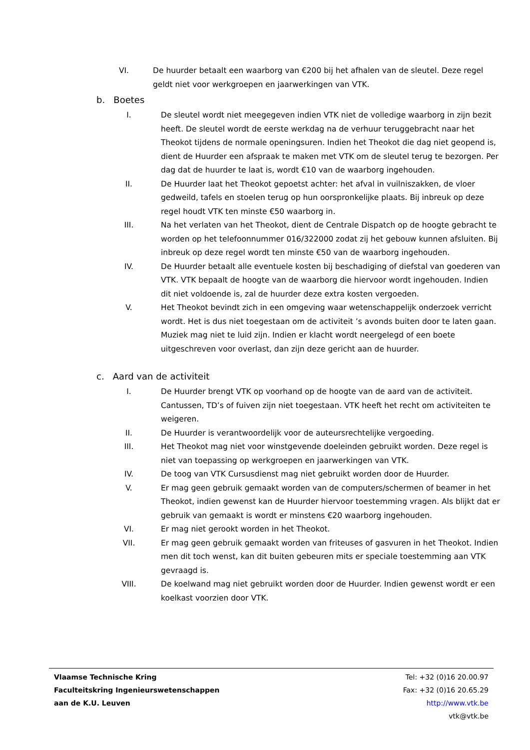VI. De huurder betaalt een waarborg van €200 bij het afhalen van de sleutel. Deze regel geldt niet voor werkgroepen en jaarwerkingen van VTK.
b. Boetes
I. De sleutel wordt niet meegegeven indien VTK niet de volledige waarborg in zijn bezit heeft. De sleutel wordt de eerste werkdag na de verhuur teruggebracht naar het Theokot tijdens de normale openingsuren. Indien het Theokot die dag niet geopend is, dient de Huurder een afspraak te maken met VTK om de sleutel terug te bezorgen. Per dag dat de huurder te laat is, wordt €10 van de waarborg ingehouden.
II. De Huurder laat het Theokot gepoetst achter: het afval in vuilniszakken, de vloer gedweild, tafels en stoelen terug op hun oorspronkelijke plaats. Bij inbreuk op deze regel houdt VTK ten minste €50 waarborg in.
III. Na het verlaten van het Theokot, dient de Centrale Dispatch op de hoogte gebracht te worden op het telefoonnummer 016/322000 zodat zij het gebouw kunnen afsluiten. Bij inbreuk op deze regel wordt ten minste €50 van de waarborg ingehouden.
IV. De Huurder betaalt alle eventuele kosten bij beschadiging of diefstal van goederen van VTK. VTK bepaalt de hoogte van de waarborg die hiervoor wordt ingehouden. Indien dit niet voldoende is, zal de huurder deze extra kosten vergoeden.
V. Het Theokot bevindt zich in een omgeving waar wetenschappelijk onderzoek verricht wordt. Het is dus niet toegestaan om de activiteit ’s avonds buiten door te laten gaan. Muziek mag niet te luid zijn. Indien er klacht wordt neergelegd of een boete uitgeschreven voor overlast, dan zijn deze gericht aan de huurder.
c. Aard van de activiteit
I. De Huurder brengt VTK op voorhand op de hoogte van de aard van de activiteit. Cantussen, TD’s of fuiven zijn niet toegestaan. VTK heeft het recht om activiteiten te weigeren.
II. De Huurder is verantwoordelijk voor de auteursrechtelijke vergoeding.
III. Het Theokot mag niet voor winstgevende doeleinden gebruikt worden. Deze regel is niet van toepassing op werkgroepen en jaarwerkingen van VTK.
IV. De toog van VTK Cursusdienst mag niet gebruikt worden door de Huurder.
V. Er mag geen gebruik gemaakt worden van de computers/schermen of beamer in het Theokot, indien gewenst kan de Huurder hiervoor toestemming vragen. Als blijkt dat er gebruik van gemaakt is wordt er minstens €20 waarborg ingehouden.
VI. Er mag niet gerookt worden in het Theokot.
VII. Er mag geen gebruik gemaakt worden van friteuses of gasvuren in het Theokot. Indien men dit toch wenst, kan dit buiten gebeuren mits er speciale toestemming aan VTK gevraagd is.
VIII. De koelwand mag niet gebruikt worden door de Huurder. Indien gewenst wordt er een koelkast voorzien door VTK.
Vlaamse Technische Kring
Faculteitskring Ingenieurswetenschappen
aan de K.U. Leuven
Tel: +32 (0)16 20.00.97
Fax: +32 (0)16 20.65.29
http://www.vtk.be
vtk@vtk.be